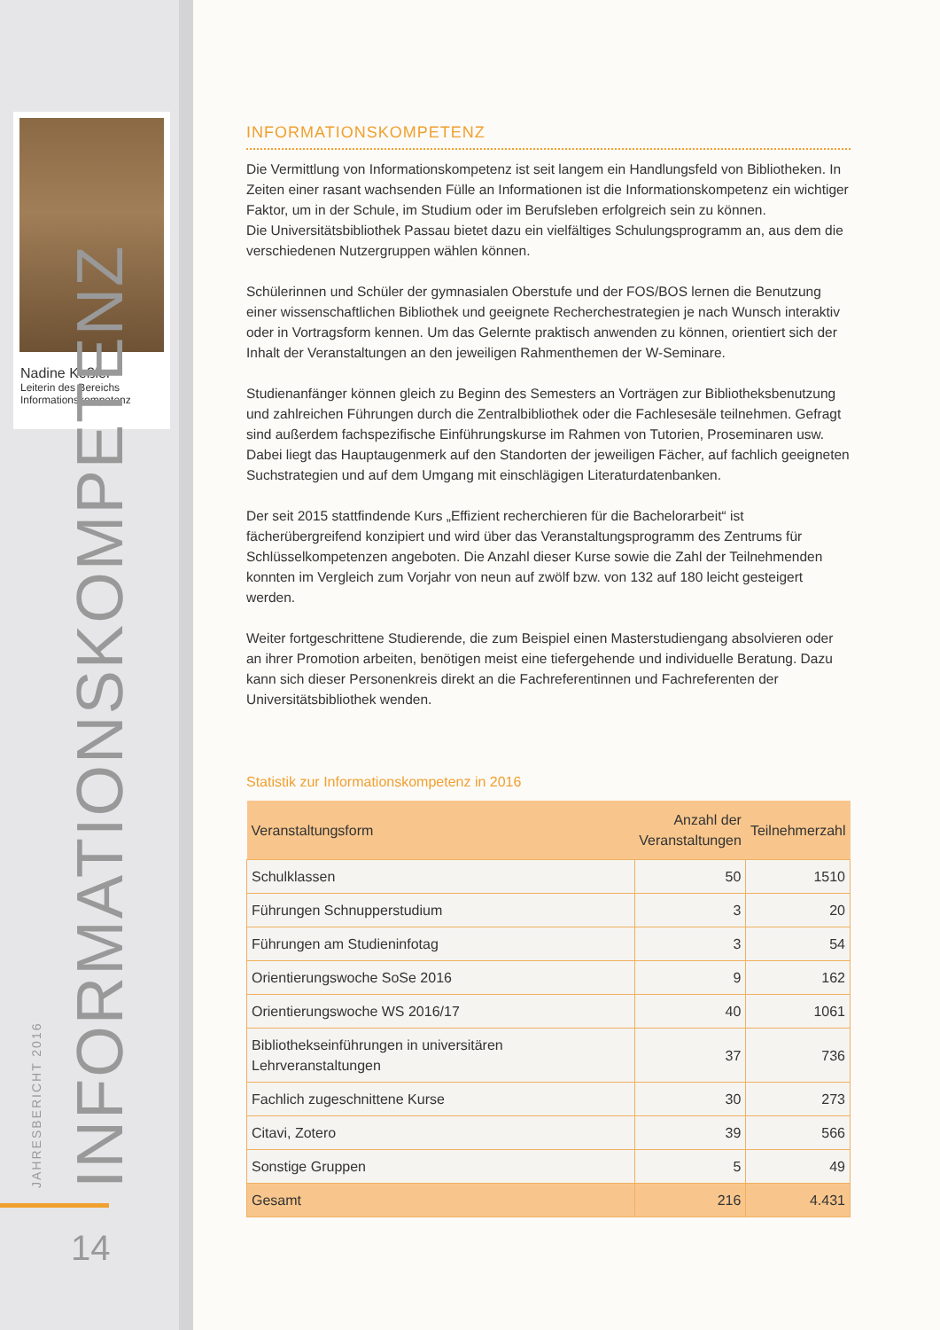Nadine Keßler
Leiterin des Bereichs Informationskompetenz
JAHRESBERICHT 2016 INFORMATIONSKOMPETENZ 14
INFORMATIONSKOMPETENZ
Die Vermittlung von Informationskompetenz ist seit langem ein Handlungsfeld von Bibliotheken. In Zeiten einer rasant wachsenden Fülle an Informationen ist die Informationskompetenz ein wichtiger Faktor, um in der Schule, im Studium oder im Berufsleben erfolgreich sein zu können.
Die Universitätsbibliothek Passau bietet dazu ein vielfältiges Schulungsprogramm an, aus dem die verschiedenen Nutzergruppen wählen können.
Schülerinnen und Schüler der gymnasialen Oberstufe und der FOS/BOS lernen die Benutzung einer wissenschaftlichen Bibliothek und geeignete Recherchestrategien je nach Wunsch interaktiv oder in Vortragsform kennen. Um das Gelernte praktisch anwenden zu können, orientiert sich der Inhalt der Veranstaltungen an den jeweiligen Rahmenthemen der W-Seminare.
Studienanfänger können gleich zu Beginn des Semesters an Vorträgen zur Bibliotheksbenutzung und zahlreichen Führungen durch die Zentralbibliothek oder die Fachlesesäle teilnehmen. Gefragt sind außerdem fachspezifische Einführungskurse im Rahmen von Tutorien, Proseminaren usw. Dabei liegt das Hauptaugenmerk auf den Standorten der jeweiligen Fächer, auf fachlich geeigneten Suchstrategien und auf dem Umgang mit einschlägigen Literaturdatenbanken.
Der seit 2015 stattfindende Kurs „Effizient recherchieren für die Bachelorarbeit“ ist fächerübergreifend konzipiert und wird über das Veranstaltungsprogramm des Zentrums für Schlüsselkompetenzen angeboten. Die Anzahl dieser Kurse sowie die Zahl der Teilnehmenden konnten im Vergleich zum Vorjahr von neun auf zwölf bzw. von 132 auf 180 leicht gesteigert werden.
Weiter fortgeschrittene Studierende, die zum Beispiel einen Masterstudiengang absolvieren oder an ihrer Promotion arbeiten, benötigen meist eine tiefergehende und individuelle Beratung. Dazu kann sich dieser Personenkreis direkt an die Fachreferentinnen und Fachreferenten der Universitätsbibliothek wenden.
Statistik zur Informationskompetenz in 2016
| Veranstaltungsform | Anzahl der Veranstaltungen | Teilnehmerzahl |
| --- | --- | --- |
| Schulklassen | 50 | 1510 |
| Führungen Schnupperstudium | 3 | 20 |
| Führungen am Studieninfotag | 3 | 54 |
| Orientierungswoche SoSe 2016 | 9 | 162 |
| Orientierungswoche WS 2016/17 | 40 | 1061 |
| Bibliothekseinführungen in universitären Lehrveranstaltungen | 37 | 736 |
| Fachlich zugeschnittene Kurse | 30 | 273 |
| Citavi, Zotero | 39 | 566 |
| Sonstige Gruppen | 5 | 49 |
| Gesamt | 216 | 4.431 |